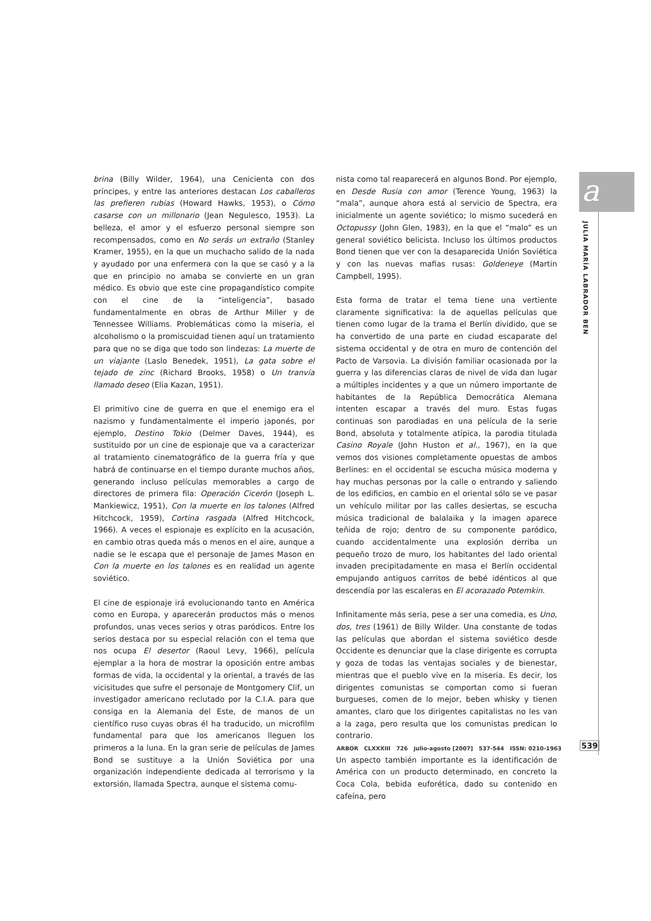a
JULIA MARÍA LABRADOR BEN
brina (Billy Wilder, 1964), una Cenicienta con dos príncipes, y entre las anteriores destacan Los caballeros las prefieren rubias (Howard Hawks, 1953), o Cómo casarse con un millonario (Jean Negulesco, 1953). La belleza, el amor y el esfuerzo personal siempre son recompensados, como en No serás un extraño (Stanley Kramer, 1955), en la que un muchacho salido de la nada y ayudado por una enfermera con la que se casó y a la que en principio no amaba se convierte en un gran médico. Es obvio que este cine propagandístico compite con el cine de la “inteligencia”, basado fundamentalmente en obras de Arthur Miller y de Tennessee Williams. Problemáticas como la miseria, el alcoholismo o la promiscuidad tienen aquí un tratamiento para que no se diga que todo son lindezas: La muerte de un viajante (Laslo Benedek, 1951), La gata sobre el tejado de zinc (Richard Brooks, 1958) o Un tranvía llamado deseo (Elia Kazan, 1951).
El primitivo cine de guerra en que el enemigo era el nazismo y fundamentalmente el imperio japonés, por ejemplo, Destino Tokio (Delmer Daves, 1944), es sustituido por un cine de espionaje que va a caracterizar al tratamiento cinematográfico de la guerra fría y que habrá de continuarse en el tiempo durante muchos años, generando incluso películas memorables a cargo de directores de primera fila: Operación Cicerón (Joseph L. Mankiewicz, 1951), Con la muerte en los talones (Alfred Hitchcock, 1959), Cortina rasgada (Alfred Hitchcock, 1966). A veces el espionaje es explícito en la acusación, en cambio otras queda más o menos en el aire, aunque a nadie se le escapa que el personaje de James Mason en Con la muerte en los talones es en realidad un agente soviético.
El cine de espionaje irá evolucionando tanto en América como en Europa, y aparecerán productos más o menos profundos, unas veces serios y otras paródicos. Entre los serios destaca por su especial relación con el tema que nos ocupa El desertor (Raoul Levy, 1966), película ejemplar a la hora de mostrar la oposición entre ambas formas de vida, la occidental y la oriental, a través de las vicisitudes que sufre el personaje de Montgomery Clif, un investigador americano reclutado por la C.I.A. para que consiga en la Alemania del Este, de manos de un científico ruso cuyas obras él ha traducido, un microfilm fundamental para que los americanos lleguen los primeros a la luna. En la gran serie de películas de James Bond se sustituye a la Unión Soviética por una organización independiente dedicada al terrorismo y la extorsión, llamada Spectra, aunque el sistema comu-
nista como tal reaparecerá en algunos Bond. Por ejemplo, en Desde Rusia con amor (Terence Young, 1963) la “mala”, aunque ahora está al servicio de Spectra, era inicialmente un agente soviético; lo mismo sucederá en Octopussy (John Glen, 1983), en la que el “malo” es un general soviético belicista. Incluso los últimos productos Bond tienen que ver con la desaparecida Unión Soviética y con las nuevas mafias rusas: Goldeneye (Martin Campbell, 1995).
Esta forma de tratar el tema tiene una vertiente claramente significativa: la de aquellas películas que tienen como lugar de la trama el Berlín dividido, que se ha convertido de una parte en ciudad escaparate del sistema occidental y de otra en muro de contención del Pacto de Varsovia. La división familiar ocasionada por la guerra y las diferencias claras de nivel de vida dan lugar a múltiples incidentes y a que un número importante de habitantes de la República Democrática Alemana intenten escapar a través del muro. Estas fugas continuas son parodiadas en una película de la serie Bond, absoluta y totalmente atípica, la parodia titulada Casino Royale (John Huston et al., 1967), en la que vemos dos visiones completamente opuestas de ambos Berlines: en el occidental se escucha música moderna y hay muchas personas por la calle o entrando y saliendo de los edificios, en cambio en el oriental sólo se ve pasar un vehículo militar por las calles desiertas, se escucha música tradicional de balalaika y la imagen aparece teñida de rojo; dentro de su componente paródico, cuando accidentalmente una explosión derriba un pequeño trozo de muro, los habitantes del lado oriental invaden precipitadamente en masa el Berlín occidental empujando antiguos carritos de bebé idénticos al que descendía por las escaleras en El acorazado Potemkin.
Infinitamente más seria, pese a ser una comedia, es Uno, dos, tres (1961) de Billy Wilder. Una constante de todas las películas que abordan el sistema soviético desde Occidente es denunciar que la clase dirigente es corrupta y goza de todas las ventajas sociales y de bienestar, mientras que el pueblo vive en la miseria. Es decir, los dirigentes comunistas se comportan como si fueran burgueses, comen de lo mejor, beben whisky y tienen amantes, claro que los dirigentes capitalistas no les van a la zaga, pero resulta que los comunistas predican lo contrario.
Un aspecto también importante es la identificación de América con un producto determinado, en concreto la Coca Cola, bebida euforética, dado su contenido en cafeína, pero
ARBOR CLXXXIII 726 julio-agosto [2007] 537-544 ISSN: 0210-1963
539